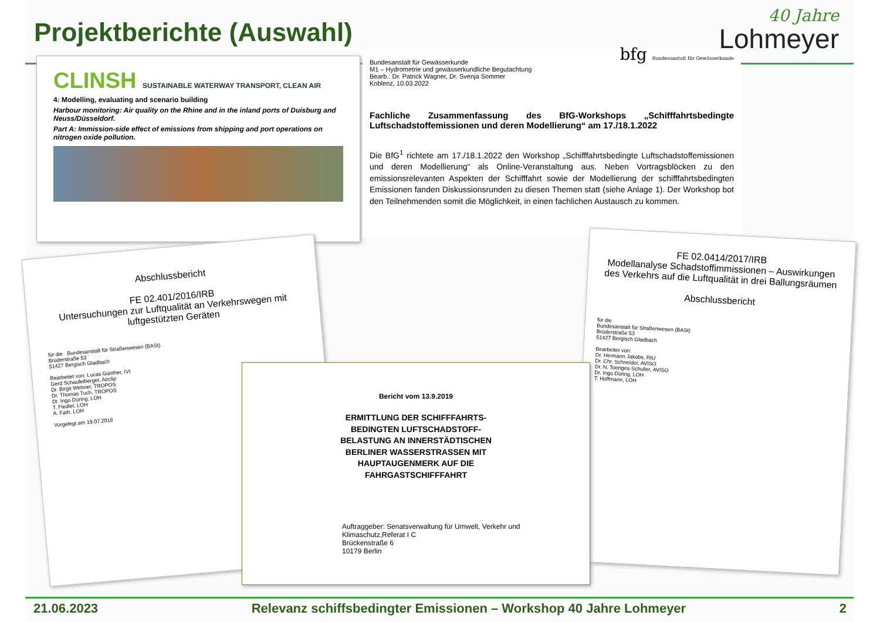Projektberichte (Auswahl)
40 Jahre
Lohmeyer
CLINSH SUSTAINABLE WATERWAY TRANSPORT, CLEAN AIR
4: Modelling, evaluating and scenario building
Harbour monitoring: Air quality on the Rhine and in the inland ports of Duisburg and Neuss/Düsseldorf.
Part A: Immission-side effect of emissions from shipping and port operations on nitrogen oxide pollution.
Bundesanstalt für Gewässerkunde
M1 – Hydrometrie und gewässerkundliche Begutachtung
Bearb.: Dr. Patrick Wagner, Dr. Svenja Sommer
Koblenz, 10.03.2022 bfg Bundesanstalt für Gewässerkunde
Fachliche Zusammenfassung des BfG-Workshops „Schifffahrtsbedingte Luftschadstoffemissionen und deren Modellierung“ am 17./18.1.2022
Die BfG<sup>1</sup> richtete am 17./18.1.2022 den Workshop „Schifffahrtsbedingte Luftschadstoffemissionen und deren Modellierung“ als Online-Veranstaltung aus. Neben Vortragsblöcken zu den emissionsrelevanten Aspekten der Schifffahrt sowie der Modellierung der schifffahrtsbedingten Emissionen fanden Diskussionsrunden zu diesen Themen statt (siehe Anlage 1). Der Workshop bot den Teilnehmenden somit die Möglichkeit, in einen fachlichen Austausch zu kommen.
Abschlussbericht
FE 02.401/2016/IRB
Untersuchungen zur Luftqualität an Verkehrswegen mit luftgestützten Geräten
für die Bundesanstalt für Straßenwesen (BASt)
Brüderstraße 53
51427 Bergisch Gladbach
Bearbeitet von: Lucas Günther, IVI
Gerd Schaufelberger, Airclip
Dr. Birgit Wehner, TROPOS
Dr. Thomas Tuch, TROPOS
Dr. Ingo Düring, LOH
T. Fiedler, LOH
A. Fath, LOH
Vorgelegt am 19.07.2018
FE 02.0414/2017/IRB
Modellanalyse Schadstoffimmissionen – Auswirkungen des Verkehrs auf die Luftqualität in drei Ballungsräumen
Abschlussbericht
für die
Bundesanstalt für Straßenwesen (BASt)
Brüderstraße 53
51427 Bergisch Gladbach
Bearbeitet von:
Dr. Hermann Jakobs, RIU
Dr. Chr. Schneider, AVISO
Dr. N. Toenges-Schuller, AVISO
Dr. Ingo Düring, LOH
T. Hoffmann, LOH
Bericht vom 13.9.2019
ERMITTLUNG DER SCHIFFFAHRTS-
BEDINGTEN LUFTSCHADSTOFF-
BELASTUNG AN INNERSTÄDTISCHEN
BERLINER WASSERSTRASSEN MIT
HAUPTAUGENMERK AUF DIE
FAHRGASTSCHIFFFAHRT
Auftraggeber: Senatsverwaltung für Umwelt, Verkehr und Klimaschutz,Referat I C
Brückenstraße 6
10179 Berlin
21.06.2023 Relevanz schiffsbedingter Emissionen – Workshop 40 Jahre Lohmeyer 2